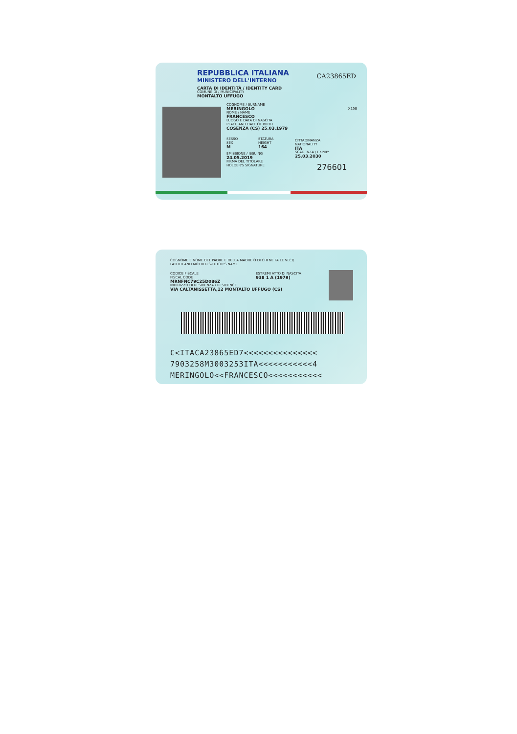REPUBBLICA ITALIANA
MINISTERO DELL'INTERNO
CA23865ED
CARTA DI IDENTITÀ / IDENTITY CARD
COMUNE DI / MUNICIPALITY
MONTALTO UFFUGO
COGNOME / SURNAME
MERINGOLO
NOME / NAME
FRANCESCO
LUOGO E DATA DI NASCITA
PLACE AND DATE OF BIRTH
COSENZA (CS) 25.03.1979
SESSO
SEX
M
STATURA
HEIGHT
164
EMISSIONE / ISSUING
24.05.2019
FIRMA DEL TITOLARE
HOLDER'S SIGNATURE
CITTADINANZA
NATIONALITY
ITA
SCADENZA / EXPIRY
25.03.2030
276601
X158
COGNOME E NOME DEL PADRE E DELLA MADRE O DI CHI NE FA LE VECI/
FATHER AND MOTHER'S-TUTOR'S NAME
CODICE FISCALE
FISCAL CODE
MRNFNC79C25D086Z
INDIRIZZO DI RESIDENZA / RESIDENCE
VIA CALTANISSETTA,12 MONTALTO UFFUGO (CS)
ESTREMI ATTO DI NASCITA
938 1 A (1979)
C<ITACA23865ED7<<<<<<<<<<<<<<<
7903258M3003253ITA<<<<<<<<<<<4
MERINGOLO<<FRANCESCO<<<<<<<<<<<